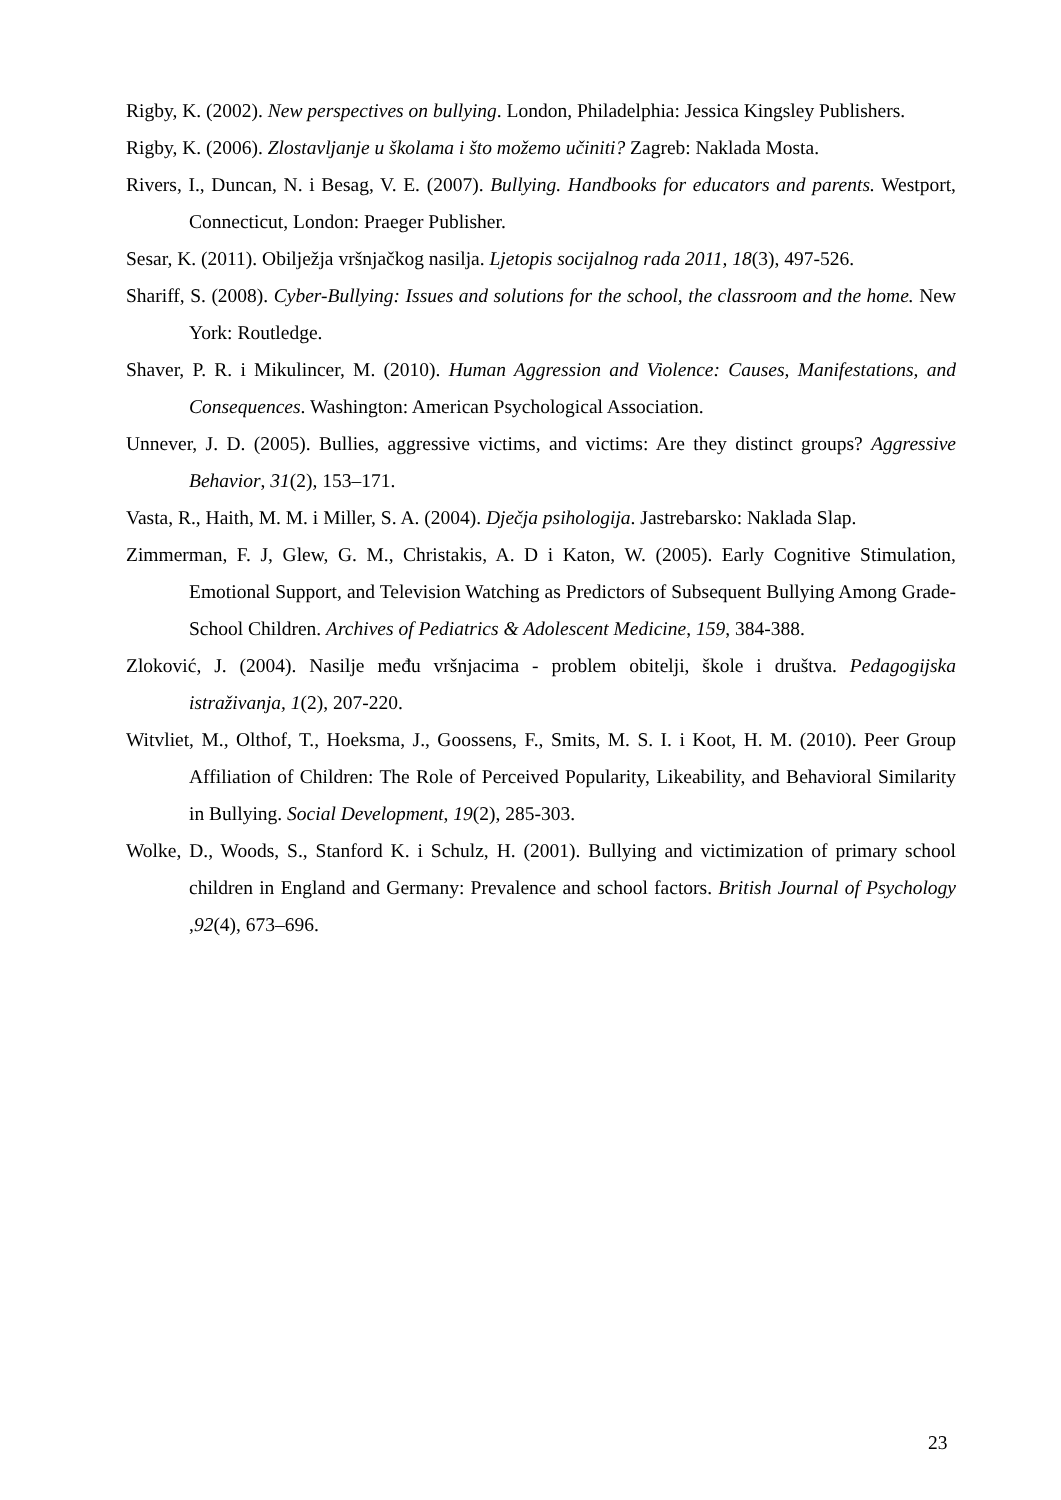Rigby, K. (2002). New perspectives on bullying. London, Philadelphia: Jessica Kingsley Publishers.
Rigby, K. (2006). Zlostavljanje u školama i što možemo učiniti? Zagreb: Naklada Mosta.
Rivers, I., Duncan, N. i Besag, V. E. (2007). Bullying. Handbooks for educators and parents. Westport, Connecticut, London: Praeger Publisher.
Sesar, K. (2011). Obilježja vršnjačkog nasilja. Ljetopis socijalnog rada 2011, 18(3), 497-526.
Shariff, S. (2008). Cyber-Bullying: Issues and solutions for the school, the classroom and the home. New York: Routledge.
Shaver, P. R. i Mikulincer, M. (2010). Human Aggression and Violence: Causes, Manifestations, and Consequences. Washington: American Psychological Association.
Unnever, J. D. (2005). Bullies, aggressive victims, and victims: Are they distinct groups? Aggressive Behavior, 31(2), 153–171.
Vasta, R., Haith, M. M. i Miller, S. A. (2004). Dječja psihologija. Jastrebarsko: Naklada Slap.
Zimmerman, F. J, Glew, G. M., Christakis, A. D i Katon, W. (2005). Early Cognitive Stimulation, Emotional Support, and Television Watching as Predictors of Subsequent Bullying Among Grade-School Children. Archives of Pediatrics & Adolescent Medicine, 159, 384-388.
Zloković, J. (2004). Nasilje među vršnjacima - problem obitelji, škole i društva. Pedagogijska istraživanja, 1(2), 207-220.
Witvliet, M., Olthof, T., Hoeksma, J., Goossens, F., Smits, M. S. I. i Koot, H. M. (2010). Peer Group Affiliation of Children: The Role of Perceived Popularity, Likeability, and Behavioral Similarity in Bullying. Social Development, 19(2), 285-303.
Wolke, D., Woods, S., Stanford K. i Schulz, H. (2001). Bullying and victimization of primary school children in England and Germany: Prevalence and school factors. British Journal of Psychology ,92(4), 673–696.
23